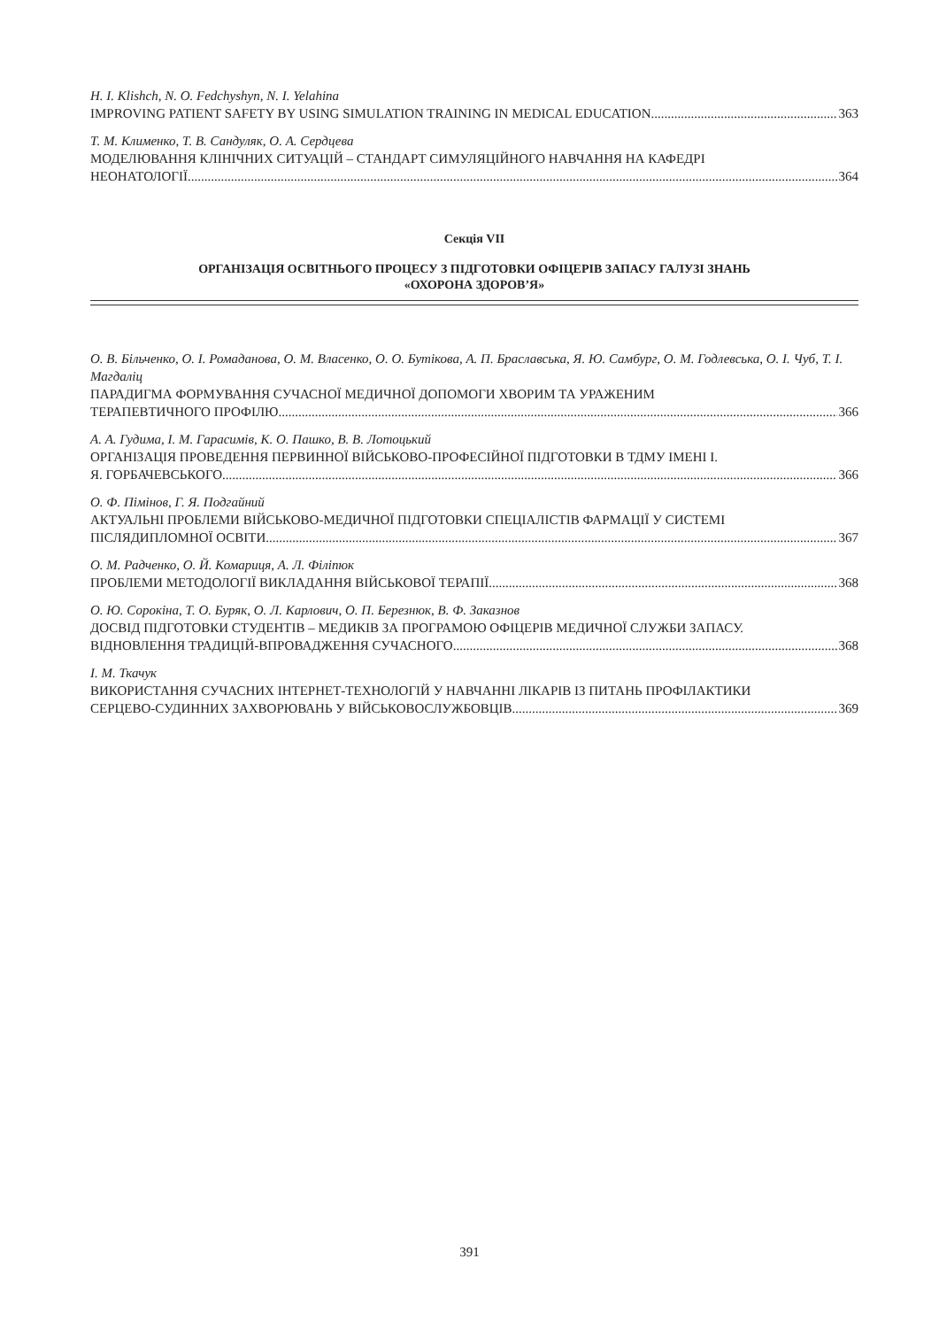H. I. Klishch, N. O. Fedchyshyn, N. I. Yelahina
IMPROVING PATIENT SAFETY BY USING SIMULATION TRAINING IN MEDICAL EDUCATION 363
Т. М. Клименко, Т. В. Сандуляк, О. А. Сердцева
МОДЕЛЮВАННЯ КЛІНІЧНИХ СИТУАЦІЙ – СТАНДАРТ СИМУЛЯЦІЙНОГО НАВЧАННЯ НА КАФЕДРІ
НЕОНАТОЛОГІЇ 364
Секція VII
ОРГАНІЗАЦІЯ ОСВІТНЬОГО ПРОЦЕСУ З ПІДГОТОВКИ ОФІЦЕРІВ ЗАПАСУ ГАЛУЗІ ЗНАНЬ
«ОХОРОНА ЗДОРОВ’Я»
О. В. Більченко, О. І. Ромаданова, О. М. Власенко, О. О. Бутікова, А. П. Браславська, Я. Ю. Самбург, О. М. Годлевська, О. І. Чуб, Т. І. Магдаліц
ПАРАДИГМА ФОРМУВАННЯ СУЧАСНОЇ МЕДИЧНОЇ ДОПОМОГИ ХВОРИМ ТА УРАЖЕНИМ
ТЕРАПЕВТИЧНОГО ПРОФІЛЮ 366
А. А. Гудима, І. М. Гарасимів, К. О. Пашко, В. В. Лотоцький
ОРГАНІЗАЦІЯ ПРОВЕДЕННЯ ПЕРВИННОЇ ВІЙСЬКОВО-ПРОФЕСІЙНОЇ ПІДГОТОВКИ В ТДМУ ІМЕНІ І.
Я. ГОРБАЧЕВСЬКОГО 366
О. Ф. Пімінов, Г. Я. Подгайний
АКТУАЛЬНІ ПРОБЛЕМИ ВІЙСЬКОВО-МЕДИЧНОЇ ПІДГОТОВКИ СПЕЦІАЛІСТІВ ФАРМАЦІЇ У СИСТЕМІ
ПІСЛЯДИПЛОМНОЇ ОСВІТИ 367
О. М. Радченко, О. Й. Комариця, А. Л. Філіпюк
ПРОБЛЕМИ МЕТОДОЛОГІЇ ВИКЛАДАННЯ ВІЙСЬКОВОЇ ТЕРАПІЇ 368
О. Ю. Сорокіна, Т. О. Буряк, О. Л. Карлович, О. П. Березнюк, В. Ф. Заказнов
ДОСВІД ПІДГОТОВКИ СТУДЕНТІВ – МЕДИКІВ ЗА ПРОГРАМОЮ ОФІЦЕРІВ МЕДИЧНОЇ СЛУЖБИ ЗАПАСУ.
ВІДНОВЛЕННЯ ТРАДИЦІЙ-ВПРОВАДЖЕННЯ СУЧАСНОГО. 368
І. М. Ткачук
ВИКОРИСТАННЯ СУЧАСНИХ ІНТЕРНЕТ-ТЕХНОЛОГІЙ У НАВЧАННІ ЛІКАРІВ ІЗ ПИТАНЬ ПРОФІЛАКТИКИ
СЕРЦЕВО-СУДИННИХ ЗАХВОРЮВАНЬ У ВІЙСЬКОВОСЛУЖБОВЦІВ 369
391